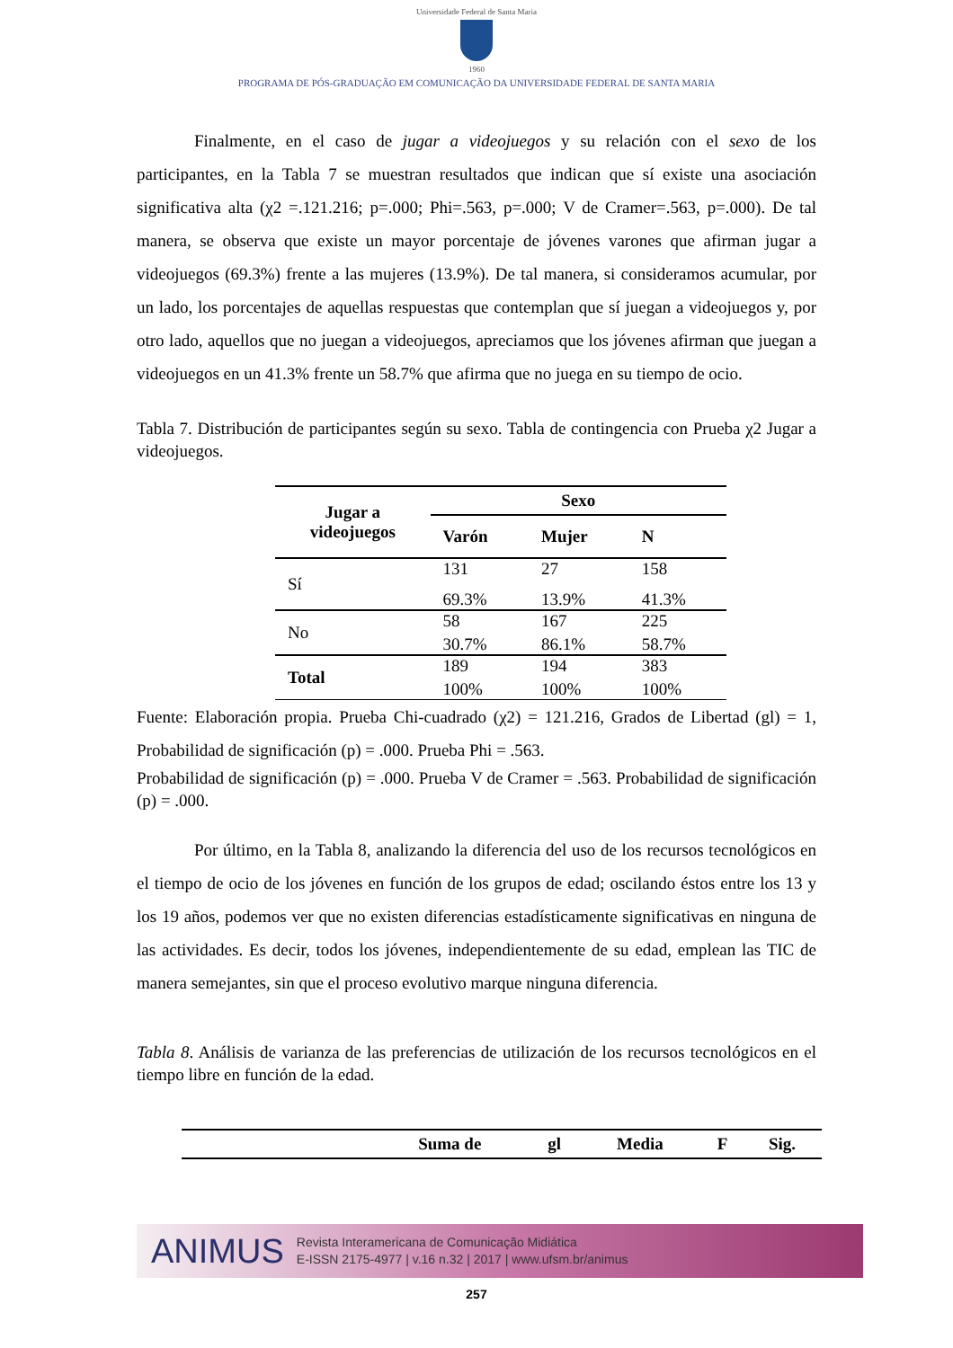Universidade Federal de Santa Maria
1960
PROGRAMA DE PÓS-GRADUAÇÃO EM COMUNICAÇÃO DA UNIVERSIDADE FEDERAL DE SANTA MARIA
Finalmente, en el caso de jugar a videojuegos y su relación con el sexo de los participantes, en la Tabla 7 se muestran resultados que indican que sí existe una asociación significativa alta (χ2 =.121.216; p=.000; Phi=.563, p=.000; V de Cramer=.563, p=.000). De tal manera, se observa que existe un mayor porcentaje de jóvenes varones que afirman jugar a videojuegos (69.3%) frente a las mujeres (13.9%). De tal manera, si consideramos acumular, por un lado, los porcentajes de aquellas respuestas que contemplan que sí juegan a videojuegos y, por otro lado, aquellos que no juegan a videojuegos, apreciamos que los jóvenes afirman que juegan a videojuegos en un 41.3% frente un 58.7% que afirma que no juega en su tiempo de ocio.
Tabla 7. Distribución de participantes según su sexo. Tabla de contingencia con Prueba χ2 Jugar a videojuegos.
| Jugar a videojuegos | Sexo | | |
| --- | --- | --- | --- |
| | Varón | Mujer | N |
| Sí | 131 | 27 | 158 |
| | 69.3% | 13.9% | 41.3% |
| No | 58 | 167 | 225 |
| | 30.7% | 86.1% | 58.7% |
| Total | 189 | 194 | 383 |
| | 100% | 100% | 100% |
Fuente: Elaboración propia. Prueba Chi-cuadrado (χ2) = 121.216, Grados de Libertad (gl) = 1, Probabilidad de significación (p) = .000. Prueba Phi = .563.
Probabilidad de significación (p) = .000. Prueba V de Cramer = .563. Probabilidad de significación (p) = .000.
Por último, en la Tabla 8, analizando la diferencia del uso de los recursos tecnológicos en el tiempo de ocio de los jóvenes en función de los grupos de edad; oscilando éstos entre los 13 y los 19 años, podemos ver que no existen diferencias estadísticamente significativas en ninguna de las actividades. Es decir, todos los jóvenes, independientemente de su edad, emplean las TIC de manera semejantes, sin que el proceso evolutivo marque ninguna diferencia.
Tabla 8. Análisis de varianza de las preferencias de utilización de los recursos tecnológicos en el tiempo libre en función de la edad.
| | Suma de | gl | Media | F | Sig. |
| --- | --- | --- | --- | --- | --- |
ANIMUS Revista Interamericana de Comunicação Midiática
E-ISSN 2175-4977 | v.16 n.32 | 2017 | www.ufsm.br/animus
257